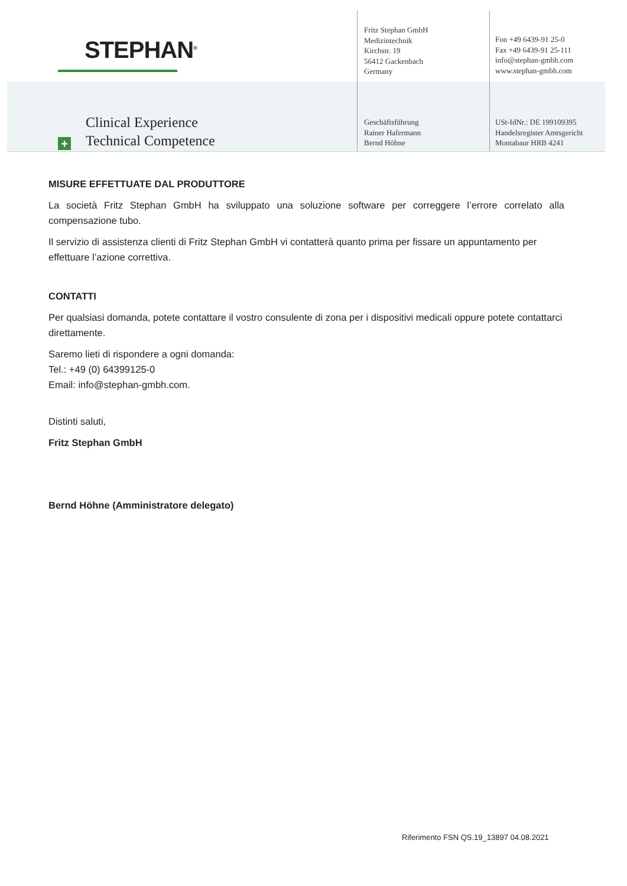STEPHAN<sup>®</sup>
Clinical Experience
Technical Competence
+
Fritz Stephan GmbH
Medizintechnik
Kirchstr. 19
56412 Gackenbach
Germany
Fon +49 6439-91 25-0
Fax +49 6439-91 25-111
info@stephan-gmbh.com
www.stephan-gmbh.com
Geschäftsführung
Rainer Hafermann
Bernd Höhne
USt-IdNr.: DE 199109395
Handelsregister Amtsgericht
Montabaur HRB 4241
MISURE EFFETTUATE DAL PRODUTTORE
La società Fritz Stephan GmbH ha sviluppato una soluzione software per correggere l’errore correlato alla compensazione tubo.
Il servizio di assistenza clienti di Fritz Stephan GmbH vi contatterà quanto prima per fissare un appuntamento per effettuare l’azione correttiva.
CONTATTI
Per qualsiasi domanda, potete contattare il vostro consulente di zona per i dispositivi medicali oppure potete contattarci direttamente.
Saremo lieti di rispondere a ogni domanda:
Tel.: +49 (0) 64399125-0
Email: info@stephan-gmbh.com.
Distinti saluti,
Fritz Stephan GmbH
Bernd Höhne (Amministratore delegato)
Riferimento FSN QS.19_13897 04.08.2021